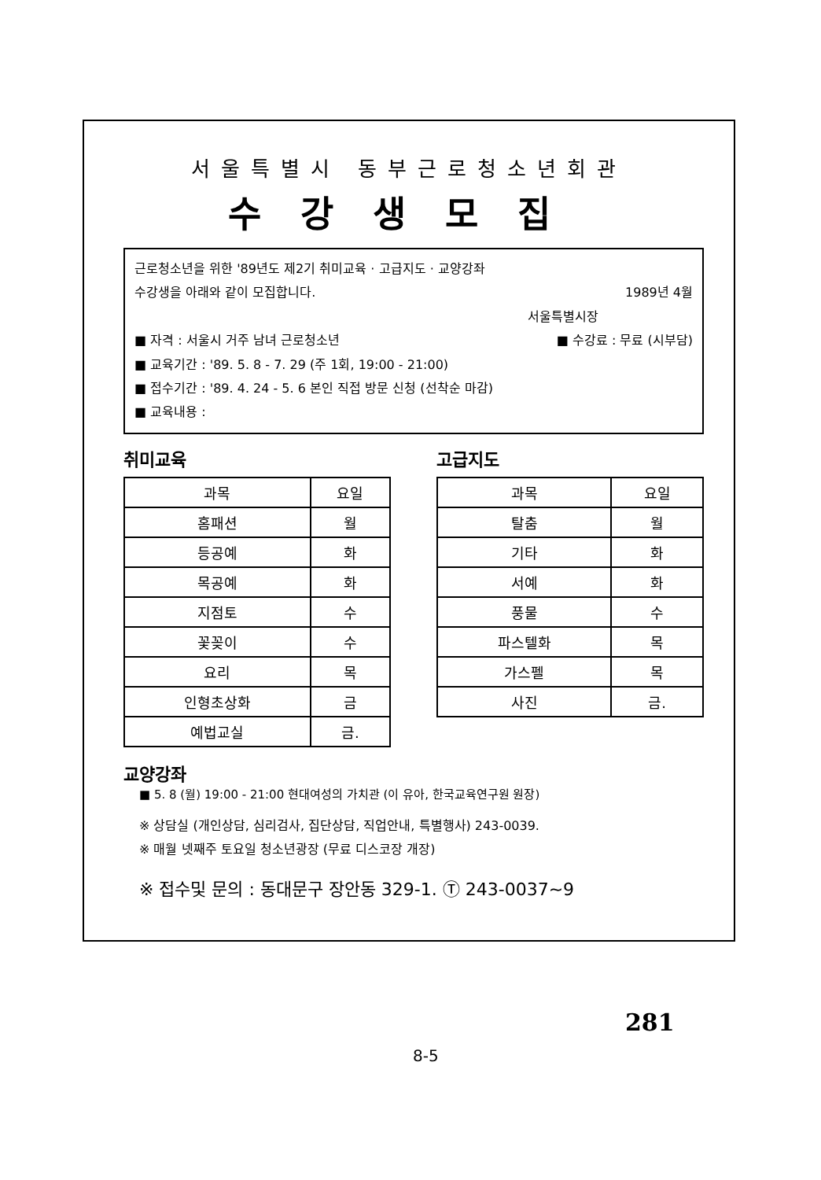서울특별시 동부근로청소년회관
수강생모집
근로청소년을 위한 '89년도 제2기 취미교육 · 고급지도 · 교양강좌
수강생을 아래와 같이 모집합니다. 1989년 4월
서울특별시장
■ 자격 : 서울시 거주 남녀 근로청소년 ■ 수강료 : 무료 (시부담)
■ 교육기간 : '89. 5. 8 - 7. 29 (주 1회, 19:00 - 21:00)
■ 접수기간 : '89. 4. 24 - 5. 6 본인 직접 방문 신청 (선착순 마감)
■ 교육내용 :
취미교육
| 과목 | 요일 |
| --- | --- |
| 홈패션 | 월 |
| 등공예 | 화 |
| 목공예 | 화 |
| 지점토 | 수 |
| 꽃꽂이 | 수 |
| 요리 | 목 |
| 인형초상화 | 금 |
| 예법교실 | 금. |
고급지도
| 과목 | 요일 |
| --- | --- |
| 탈춤 | 월 |
| 기타 | 화 |
| 서예 | 화 |
| 풍물 | 수 |
| 파스텔화 | 목 |
| 가스펠 | 목 |
| 사진 | 금. |
교양강좌
■ 5. 8 (월) 19:00 - 21:00 현대여성의 가치관 (이 유아, 한국교육연구원 원장)
※ 상담실 (개인상담, 심리검사, 집단상담, 직업안내, 특별행사) 243-0039.
※ 매월 넷째주 토요일 청소년광장 (무료 디스코장 개장)
※ 접수및 문의 : 동대문구 장안동 329-1. Ⓣ 243-0037~9
281
8-5